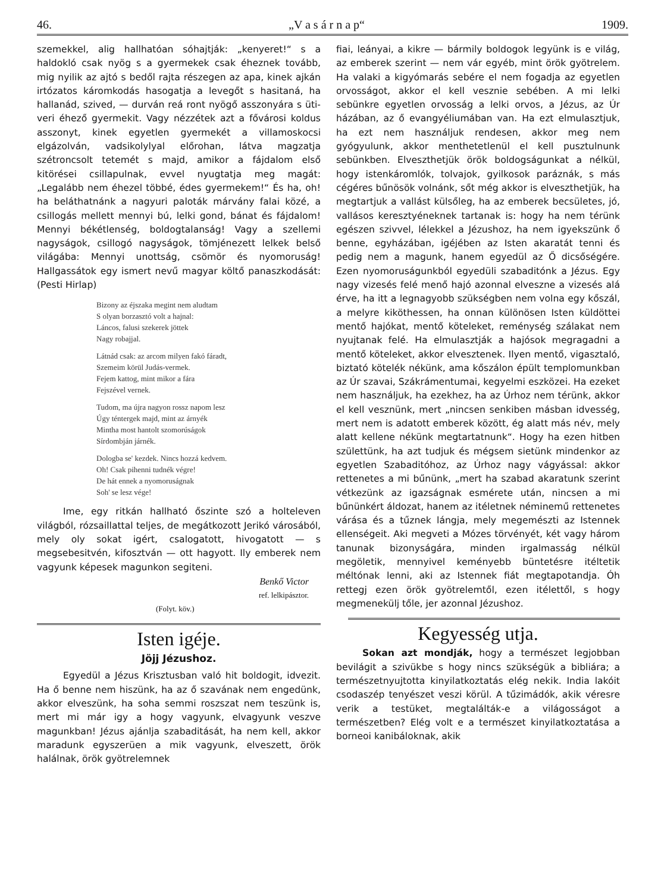46. „V a s á r n a p“1909.
szemekkel, alig hallhatóan sóhajtják: „kenyeret!“ s a haldokló csak nyög s a gyermekek csak éheznek tovább, mig nyilik az ajtó s bedől rajta részegen az apa, kinek ajkán irtózatos káromkodás hasogatja a levegőt s hasitaná, ha hallanád, szived, — durván reá ront nyögő asszonyára s üti-veri éhező gyermekit. Vagy nézzétek azt a fővárosi koldus asszonyt, kinek egyetlen gyermekét a villamoskocsi elgázolván, vadsikolylyal előrohan, látva magzatja szétroncsolt tetemét s majd, amikor a fájdalom első kitörései csillapulnak, evvel nyugtatja meg magát: „Legalább nem éhezel többé, édes gyermekem!“ És ha, oh! ha beláthatnánk a nagyuri paloták márvány falai közé, a csillogás mellett mennyi bú, lelki gond, bánat és fájdalom! Mennyi békétlenség, boldogtalanság! Vagy a szellemi nagyságok, csillogó nagyságok, tömjénezett lelkek belső világába: Mennyi unottság, csömör és nyomoruság! Hallgassátok egy ismert nevű magyar költő panaszkodását: (Pesti Hirlap)
Bizony az éjszaka megint nem aludtam
S olyan borzasztó volt a hajnal:
Láncos, falusi szekerek jöttek
Nagy robajjal.
Látnád csak: az arcom milyen fakó fáradt,
Szemeim körül Judás-vermek.
Fejem kattog, mint mikor a fára
Fejszével vernek.
Tudom, ma újra nagyon rossz napom lesz
Úgy téntergek majd, mint az árnyék
Mintha most hantolt szomorúságok
Sírdombján járnék.
Dologba se' kezdek. Nincs hozzá kedvem.
Oh! Csak pihenni tudnék végre!
De hát ennek a nyomoruságnak
Soh' se lesz vége!
Ime, egy ritkán hallható őszinte szó a holteleven világból, rózsaillattal teljes, de megátkozott Jerikó városából, mely oly sokat igért, csalogatott, hivogatott — s megsebesitvén, kifosztván — ott hagyott. Ily emberek nem vagyunk képesek magunkon segiteni.
Benkő Victor
ref. lelkipásztor.
(Folyt. köv.)
Isten igéje.
Jöjj Jézushoz.
Egyedül a Jézus Krisztusban való hit boldogit, idvezit. Ha ő benne nem hiszünk, ha az ő szavának nem engedünk, akkor elveszünk, ha soha semmi roszszat nem teszünk is, mert mi már igy a hogy vagyunk, elvagyunk veszve magunkban! Jézus ajánlja szabaditását, ha nem kell, akkor maradunk egyszerüen a mik vagyunk, elveszett, örök halálnak, örök gyötrelemnek
fiai, leányai, a kikre — bármily boldogok legyünk is e világ, az emberek szerint — nem vár egyéb, mint örök gyötrelem. Ha valaki a kigyómarás sebére el nem fogadja az egyetlen orvosságot, akkor el kell vesznie sebében. A mi lelki sebünkre egyetlen orvosság a lelki orvos, a Jézus, az Úr házában, az ő evangyéliumában van. Ha ezt elmulasztjuk, ha ezt nem használjuk rendesen, akkor meg nem gyógyulunk, akkor menthetetlenül el kell pusztulnunk sebünkben. Elveszthetjük örök boldogságunkat a nélkül, hogy istenkáromlók, tolvajok, gyilkosok paráznák, s más cégéres bűnösök volnánk, sőt még akkor is elveszthetjük, ha megtartjuk a vallást külsőleg, ha az emberek becsületes, jó, vallásos keresztyéneknek tartanak is: hogy ha nem térünk egészen szivvel, lélekkel a Jézushoz, ha nem igyekszünk ő benne, egyházában, igéjében az Isten akaratát tenni és pedig nem a magunk, hanem egyedül az Ő dicsőségére. Ezen nyomoruságunkból egyedüli szabaditónk a Jézus. Egy nagy vizesés felé menő hajó azonnal elveszne a vizesés alá érve, ha itt a legnagyobb szükségben nem volna egy kőszál, a melyre kiköthessen, ha onnan különösen Isten küldöttei mentő hajókat, mentő köteleket, reménység szálakat nem nyujtanak felé. Ha elmulasztják a hajósok megragadni a mentő köteleket, akkor elvesztenek. Ilyen mentő, vigasztaló, biztató kötelék nékünk, ama kőszálon épült templomunkban az Úr szavai, Szákrámentumai, kegyelmi eszközei. Ha ezeket nem használjuk, ha ezekhez, ha az Úrhoz nem térünk, akkor el kell vesznünk, mert „nincsen senkiben másban idvesség, mert nem is adatott emberek között, ég alatt más név, mely alatt kellene nékünk megtartatnunk“. Hogy ha ezen hitben születtünk, ha azt tudjuk és mégsem sietünk mindenkor az egyetlen Szabaditóhoz, az Úrhoz nagy vágyással: akkor rettenetes a mi bűnünk, „mert ha szabad akaratunk szerint vétkezünk az igazságnak esmérete után, nincsen a mi bűnünkért áldozat, hanem az itéletnek néminemű rettenetes várása és a tűznek lángja, mely megemészti az Istennek ellenségeit. Aki megveti a Mózes törvényét, két vagy három tanunak bizonyságára, minden irgalmasság nélkül megöletik, mennyivel keményebb büntetésre itéltetik méltónak lenni, aki az Istennek fiát megtapotandja. Óh rettegj ezen örök gyötrelemtől, ezen itélettől, s hogy megmenekülj tőle, jer azonnal Jézushoz.
Kegyesség utja.
Sokan azt mondják, hogy a természet legjobban bevilágit a szivükbe s hogy nincs szükségük a bibliára; a természetnyujtotta kinyilatkoztatás elég nekik. India lakóit csodaszép tenyészet veszi körül. A tűzimádók, akik véresre verik a testüket, megtalálták-e a világosságot a természetben? Elég volt e a természet kinyilatkoztatása a borneoi kanibáloknak, akik